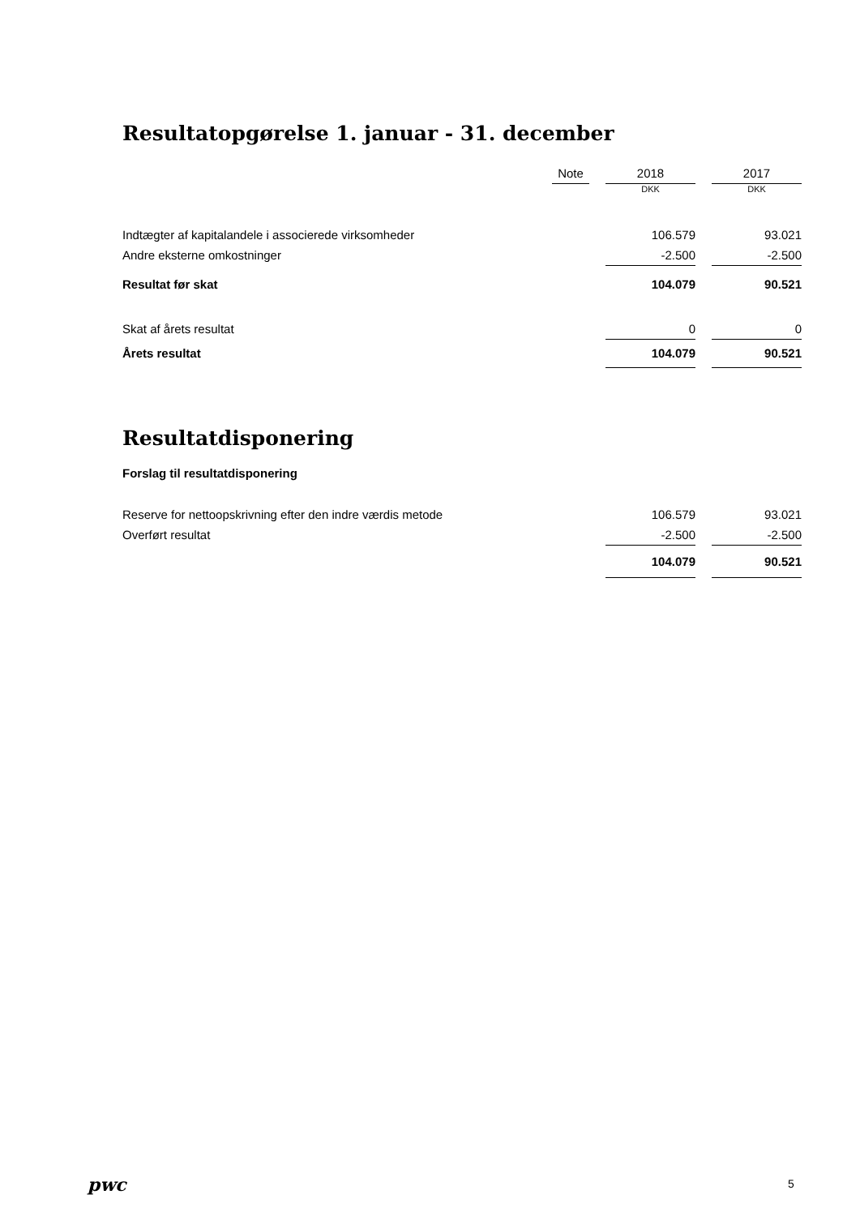Resultatopgørelse 1. januar - 31. december
| | Note | | 2018 | | 2017 |
| --- | --- | --- | --- | --- | --- |
| | | | DKK | | DKK |
| Indtægter af kapitalandele i associerede virksomheder | | | 106.579 | | 93.021 |
| Andre eksterne omkostninger | | | -2.500 | | -2.500 |
| Resultat før skat | | | 104.079 | | 90.521 |
| Skat af årets resultat | | | 0 | | 0 |
| Årets resultat | | | 104.079 | | 90.521 |
Resultatdisponering
Forslag til resultatdisponering
| Reserve for nettoopskrivning efter den indre værdis metode | | 106.579 | | 93.021 |
| Overført resultat | | -2.500 | | -2.500 |
| | | 104.079 | | 90.521 |
pwc 5